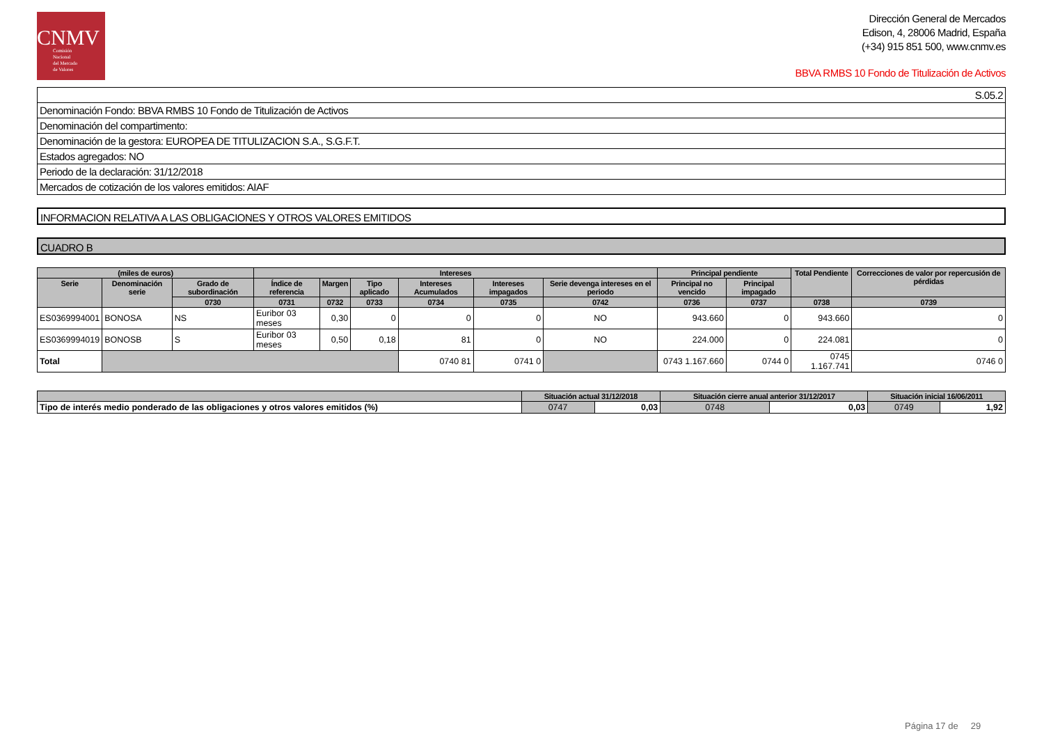CNMV
Comisión
Nacional
del Mercado
de Valores
Dirección General de Mercados
Edison, 4, 28006 Madrid, España
(+34) 915 851 500, www.cnmv.es
BBVA RMBS 10 Fondo de Titulización de Activos
| S.05.2 |
| Denominación Fondo: BBVA RMBS 10 Fondo de Titulización de Activos |
| Denominación del compartimento: |
| Denominación de la gestora: EUROPEA DE TITULIZACION S.A., S.G.F.T. |
| Estados agregados: NO |
| Periodo de la declaración: 31/12/2018 |
| Mercados de cotización de los valores emitidos: AIAF |
INFORMACION RELATIVA A LAS OBLIGACIONES Y OTROS VALORES EMITIDOS
CUADRO B
| (miles de euros) | | | Intereses | | | | | | Principal pendiente | | Total Pendiente | Correcciones de valor por repercusión de pérdidas |
| --- | --- | --- | --- | --- | --- | --- | --- | --- | --- | --- | --- | --- |
| Serie | Denominación serie | Grado de subordinación | Índice de referencia | Margen | Tipo aplicado | Intereses Acumulados | Intereses impagados | Serie devenga intereses en el periodo | Principal no vencido | Principal impagado | | |
| | | 0730 | 0731 | 0732 | 0733 | 0734 | 0735 | 0742 | 0736 | 0737 | 0738 | 0739 |
| ES0369994001 | BONOSA | NS | Euribor 03 meses | 0,30 | 0 | 0 | 0 | NO | 943.660 | 0 | 943.660 | 0 |
| ES0369994019 | BONOSB | S | Euribor 03 meses | 0,50 | 0,18 | 81 | 0 | NO | 224.000 | 0 | 224.081 | 0 |
| Total | | | | | | 0740 81 | 0741 0 | | 0743 1.167.660 | 0744 0 | 0745 1.167.741 | 0746 0 |
| | Situación actual 31/12/2018 | | Situación cierre anual anterior 31/12/2017 | | Situación inicial 16/06/2011 | |
| --- | --- | --- | --- | --- | --- | --- |
| Tipo de interés medio ponderado de las obligaciones y otros valores emitidos (%) | 0747 | 0,03 | 0748 | 0,03 | 0749 | 1,92 |
Página 17 de 29